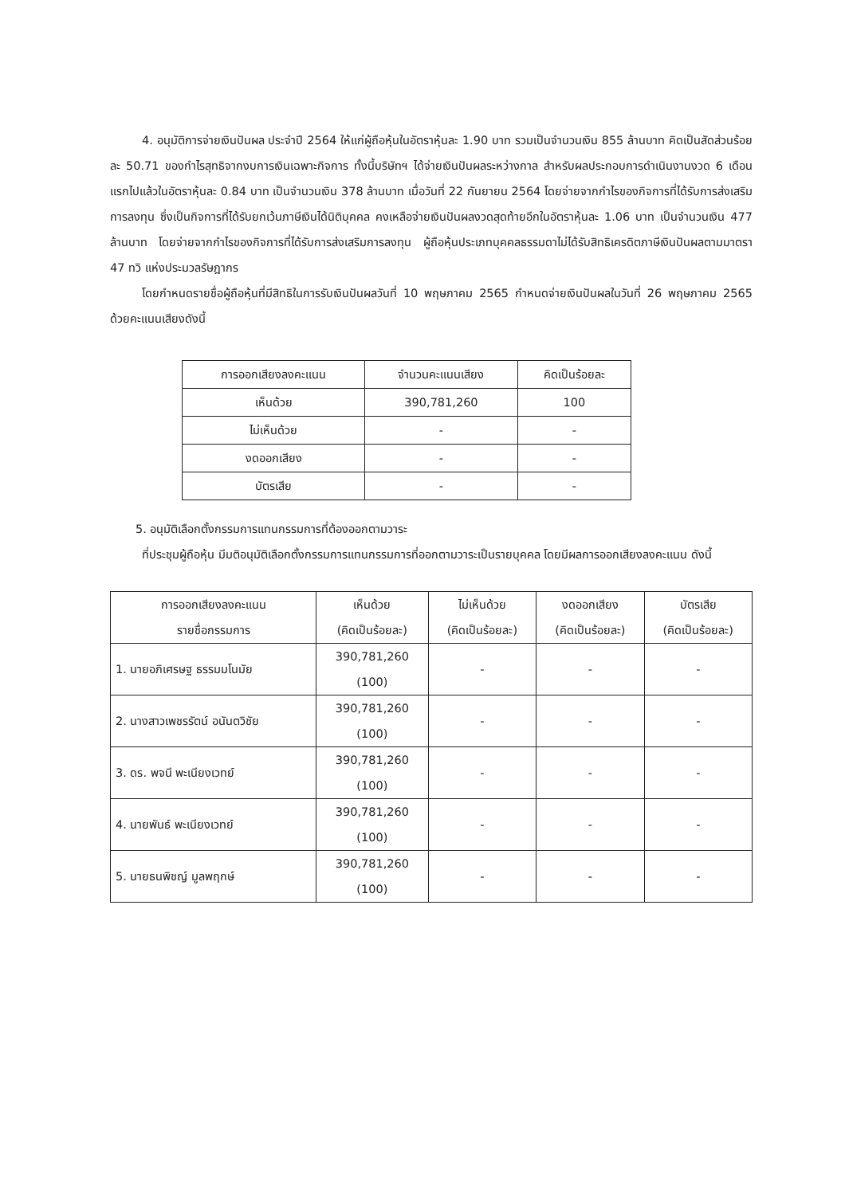4. อนุมัติการจ่ายเงินปันผล ประจำปี 2564 ให้แก่ผู้ถือหุ้นในอัตราหุ้นละ 1.90 บาท รวมเป็นจำนวนเงิน 855 ล้านบาท คิดเป็นสัดส่วนร้อยละ 50.71 ของกำไรสุทธิจากงบการเงินเฉพาะกิจการ ทั้งนี้บริษัทฯ ได้จ่ายเงินปันผลระหว่างกาล สำหรับผลประกอบการดำเนินงานงวด 6 เดือนแรกไปแล้วในอัตราหุ้นละ 0.84 บาท เป็นจำนวนเงิน 378 ล้านบาท เมื่อวันที่ 22 กันยายน 2564 โดยจ่ายจากกำไรของกิจการที่ได้รับการส่งเสริมการลงทุน ซึ่งเป็นกิจการที่ได้รับยกเว้นภาษีเงินได้นิติบุคคล คงเหลือจ่ายเงินปันผลงวดสุดท้ายอีกในอัตราหุ้นละ 1.06 บาท เป็นจำนวนเงิน 477 ล้านบาท โดยจ่ายจากกำไรของกิจการที่ได้รับการส่งเสริมการลงทุน ผู้ถือหุ้นประเภทบุคคลธรรมดาไม่ได้รับสิทธิเครดิตภาษีเงินปันผลตามมาตรา 47 ทวิ แห่งประมวลรัษฎากร
โดยกำหนดรายชื่อผู้ถือหุ้นที่มีสิทธิในการรับเงินปันผลวันที่ 10 พฤษภาคม 2565 กำหนดจ่ายเงินปันผลในวันที่ 26 พฤษภาคม 2565 ด้วยคะแนนเสียงดังนี้
| การออกเสียงลงคะแนน | จำนวนคะแนนเสียง | คิดเป็นร้อยละ |
| --- | --- | --- |
| เห็นด้วย | 390,781,260 | 100 |
| ไม่เห็นด้วย | - | - |
| งดออกเสียง | - | - |
| บัตรเสีย | - | - |
5. อนุมัติเลือกตั้งกรรมการแทนกรรมการที่ต้องออกตามวาระ
ที่ประชุมผู้ถือหุ้น มีมติอนุมัติเลือกตั้งกรรมการแทนกรรมการที่ออกตามวาระเป็นรายบุคคล โดยมีผลการออกเสียงลงคะแนน ดังนี้
| การออกเสียงลงคะแนน รายชื่อกรรมการ | เห็นด้วย (คิดเป็นร้อยละ) | ไม่เห็นด้วย (คิดเป็นร้อยละ) | งดออกเสียง (คิดเป็นร้อยละ) | บัตรเสีย (คิดเป็นร้อยละ) |
| --- | --- | --- | --- | --- |
| 1. นายอภิเศรษฐ ธรรมมโนมัย | 390,781,260 (100) | - | - | - |
| 2. นางสาวเพชรรัตน์ อนันตวิชัย | 390,781,260 (100) | - | - | - |
| 3. ดร. พจนี พะเนียงเวทย์ | 390,781,260 (100) | - | - | - |
| 4. นายพันธ์ พะเนียงเวทย์ | 390,781,260 (100) | - | - | - |
| 5. นายธนพิชญ์ มูลพฤกษ์ | 390,781,260 (100) | - | - | - |